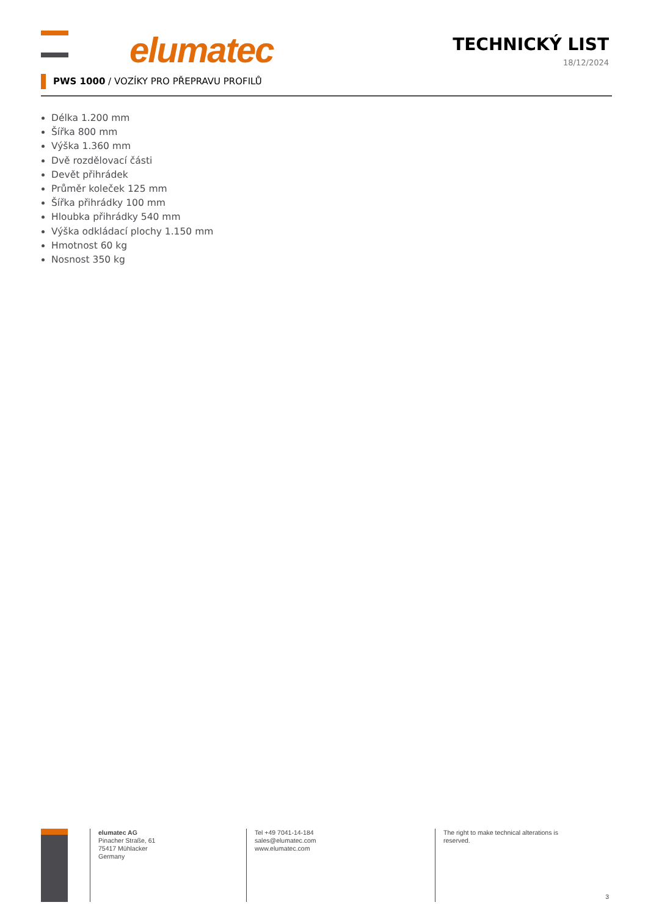elumatec
TECHNICKÝ LIST
18/12/2024
PWS 1000 / VOZÍKY PRO PŘEPRAVU PROFILŮ
Délka 1.200 mm
Šířka 800 mm
Výška 1.360 mm
Dvě rozdělovací části
Devět přihrádek
Průměr koleček 125 mm
Šířka přihrádky 100 mm
Hloubka přihrádky 540 mm
Výška odkládací plochy 1.150 mm
Hmotnost 60 kg
Nosnost 350 kg
elumatec AG
Pinacher Straße, 61
75417 Mühlacker
Germany
Tel +49 7041-14-184
sales@elumatec.com
www.elumatec.com
The right to make technical alterations is reserved.
3